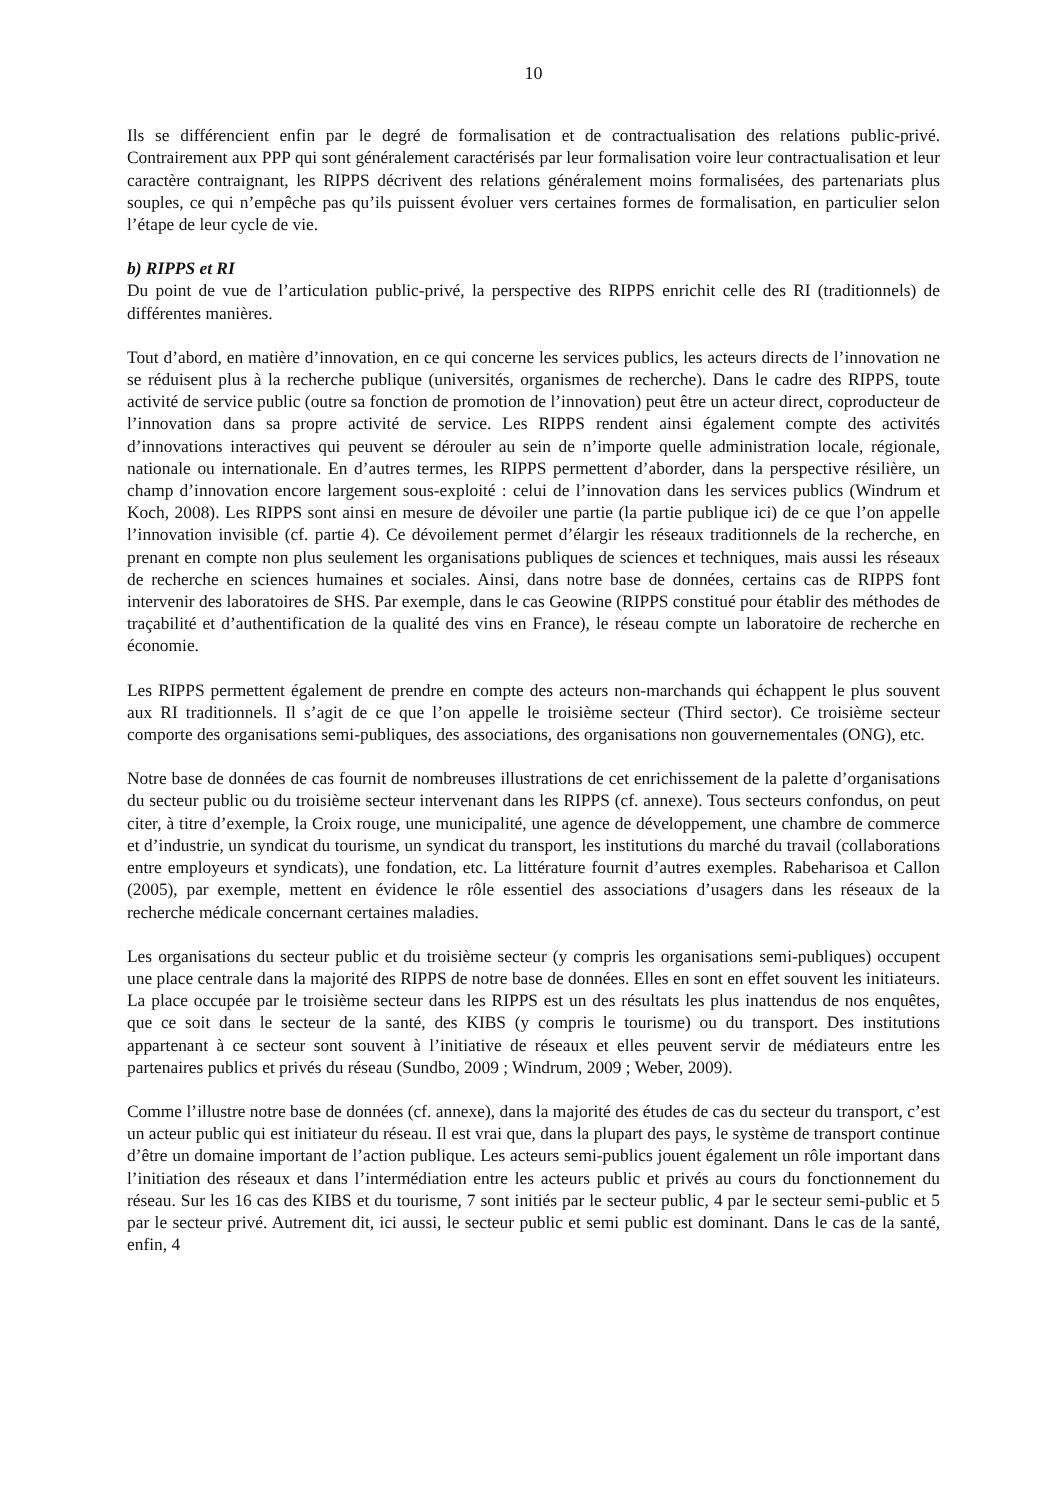10
Ils se différencient enfin par le degré de formalisation et de contractualisation des relations public-privé. Contrairement aux PPP qui sont généralement caractérisés par leur formalisation voire leur contractualisation et leur caractère contraignant, les RIPPS décrivent des relations généralement moins formalisées, des partenariats plus souples, ce qui n’empêche pas qu’ils puissent évoluer vers certaines formes de formalisation, en particulier selon l’étape de leur cycle de vie.
b) RIPPS et RI
Du point de vue de l’articulation public-privé, la perspective des RIPPS enrichit celle des RI (traditionnels) de différentes manières.
Tout d’abord, en matière d’innovation, en ce qui concerne les services publics, les acteurs directs de l’innovation ne se réduisent plus à la recherche publique (universités, organismes de recherche). Dans le cadre des RIPPS, toute activité de service public (outre sa fonction de promotion de l’innovation) peut être un acteur direct, coproducteur de l’innovation dans sa propre activité de service. Les RIPPS rendent ainsi également compte des activités d’innovations interactives qui peuvent se dérouler au sein de n’importe quelle administration locale, régionale, nationale ou internationale. En d’autres termes, les RIPPS permettent d’aborder, dans la perspective résilière, un champ d’innovation encore largement sous-exploité : celui de l’innovation dans les services publics (Windrum et Koch, 2008). Les RIPPS sont ainsi en mesure de dévoiler une partie (la partie publique ici) de ce que l’on appelle l’innovation invisible (cf. partie 4). Ce dévoilement permet d’élargir les réseaux traditionnels de la recherche, en prenant en compte non plus seulement les organisations publiques de sciences et techniques, mais aussi les réseaux de recherche en sciences humaines et sociales. Ainsi, dans notre base de données, certains cas de RIPPS font intervenir des laboratoires de SHS. Par exemple, dans le cas Geowine (RIPPS constitué pour établir des méthodes de traçabilité et d’authentification de la qualité des vins en France), le réseau compte un laboratoire de recherche en économie.
Les RIPPS permettent également de prendre en compte des acteurs non-marchands qui échappent le plus souvent aux RI traditionnels. Il s’agit de ce que l’on appelle le troisième secteur (Third sector). Ce troisième secteur comporte des organisations semi-publiques, des associations, des organisations non gouvernementales (ONG), etc.
Notre base de données de cas fournit de nombreuses illustrations de cet enrichissement de la palette d’organisations du secteur public ou du troisième secteur intervenant dans les RIPPS (cf. annexe). Tous secteurs confondus, on peut citer, à titre d’exemple, la Croix rouge, une municipalité, une agence de développement, une chambre de commerce et d’industrie, un syndicat du tourisme, un syndicat du transport, les institutions du marché du travail (collaborations entre employeurs et syndicats), une fondation, etc. La littérature fournit d’autres exemples. Rabeharisoa et Callon (2005), par exemple, mettent en évidence le rôle essentiel des associations d’usagers dans les réseaux de la recherche médicale concernant certaines maladies.
Les organisations du secteur public et du troisième secteur (y compris les organisations semi-publiques) occupent une place centrale dans la majorité des RIPPS de notre base de données. Elles en sont en effet souvent les initiateurs. La place occupée par le troisième secteur dans les RIPPS est un des résultats les plus inattendus de nos enquêtes, que ce soit dans le secteur de la santé, des KIBS (y compris le tourisme) ou du transport. Des institutions appartenant à ce secteur sont souvent à l’initiative de réseaux et elles peuvent servir de médiateurs entre les partenaires publics et privés du réseau (Sundbo, 2009 ; Windrum, 2009 ; Weber, 2009).
Comme l’illustre notre base de données (cf. annexe), dans la majorité des études de cas du secteur du transport, c’est un acteur public qui est initiateur du réseau. Il est vrai que, dans la plupart des pays, le système de transport continue d’être un domaine important de l’action publique. Les acteurs semi-publics jouent également un rôle important dans l’initiation des réseaux et dans l’intermédiation entre les acteurs public et privés au cours du fonctionnement du réseau. Sur les 16 cas des KIBS et du tourisme, 7 sont initiés par le secteur public, 4 par le secteur semi-public et 5 par le secteur privé. Autrement dit, ici aussi, le secteur public et semi public est dominant. Dans le cas de la santé, enfin, 4